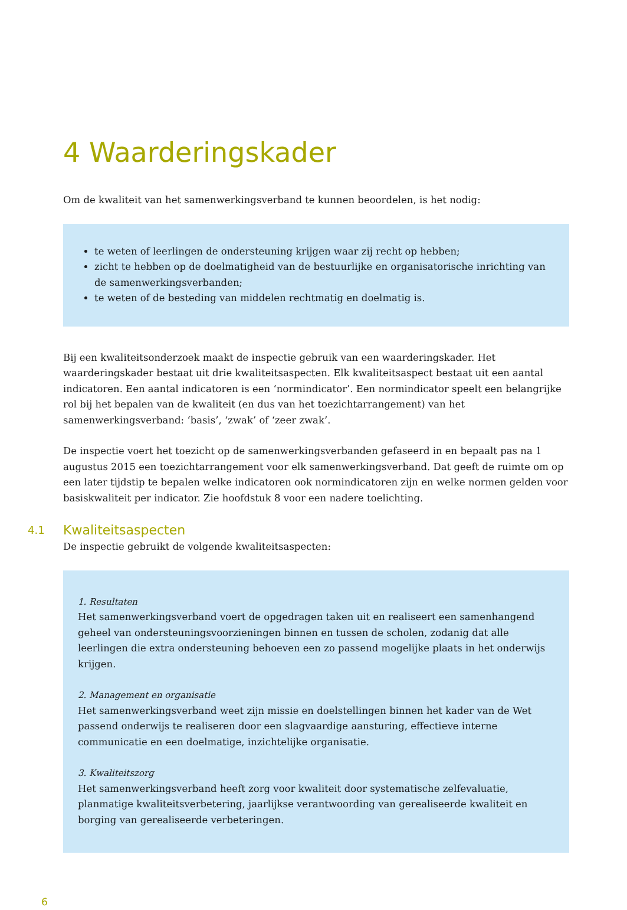4 Waarderingskader
Om de kwaliteit van het samenwerkingsverband te kunnen beoordelen, is het nodig:
te weten of leerlingen de ondersteuning krijgen waar zij recht op hebben;
zicht te hebben op de doelmatigheid van de bestuurlijke en organisatorische inrichting van de samenwerkingsverbanden;
te weten of de besteding van middelen rechtmatig en doelmatig is.
Bij een kwaliteitsonderzoek maakt de inspectie gebruik van een waarderingskader. Het waarderingskader bestaat uit drie kwaliteitsaspecten. Elk kwaliteitsaspect bestaat uit een aantal indicatoren. Een aantal indicatoren is een ‘normindicator’. Een normindicator speelt een belangrijke rol bij het bepalen van de kwaliteit (en dus van het toezichtarrangement) van het samenwerkingsverband: ‘basis’, ‘zwak’ of ‘zeer zwak’.
De inspectie voert het toezicht op de samenwerkingsverbanden gefaseerd in en bepaalt pas na 1 augustus 2015 een toezichtarrangement voor elk samenwerkingsverband. Dat geeft de ruimte om op een later tijdstip te bepalen welke indicatoren ook normindicatoren zijn en welke normen gelden voor basiskwaliteit per indicator. Zie hoofdstuk 8 voor een nadere toelichting.
4.1 Kwaliteitsaspecten
De inspectie gebruikt de volgende kwaliteitsaspecten:
1. Resultaten
Het samenwerkingsverband voert de opgedragen taken uit en realiseert een samenhangend geheel van ondersteuningsvoorzieningen binnen en tussen de scholen, zodanig dat alle leerlingen die extra ondersteuning behoeven een zo passend mogelijke plaats in het onderwijs krijgen.
2. Management en organisatie
Het samenwerkingsverband weet zijn missie en doelstellingen binnen het kader van de Wet passend onderwijs te realiseren door een slagvaardige aansturing, effectieve interne communicatie en een doelmatige, inzichtelijke organisatie.
3. Kwaliteitszorg
Het samenwerkingsverband heeft zorg voor kwaliteit door systematische zelfevaluatie, planmatige kwaliteitsverbetering, jaarlijkse verantwoording van gerealiseerde kwaliteit en borging van gerealiseerde verbeteringen.
6